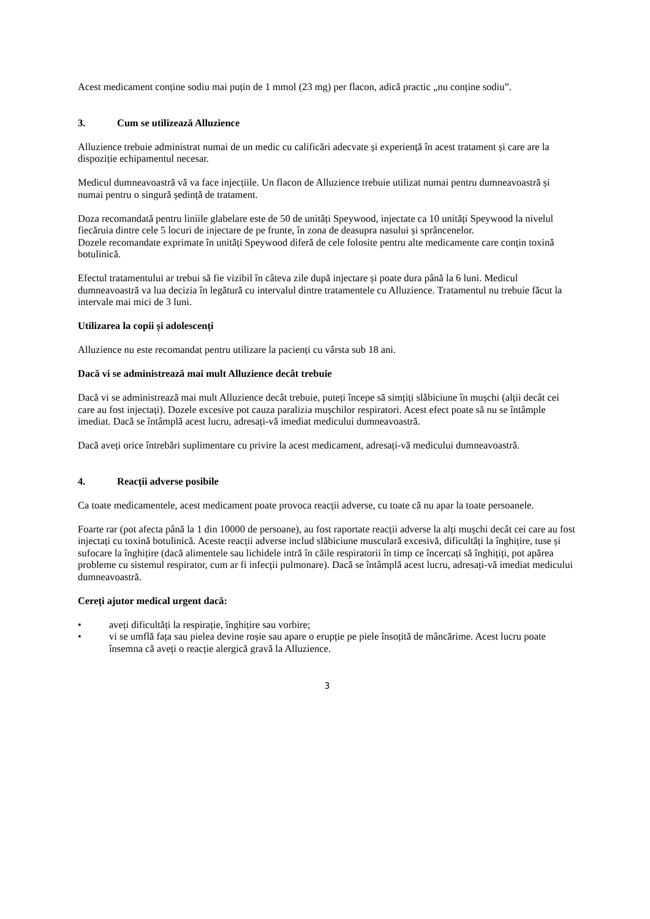Acest medicament conține sodiu mai puțin de 1 mmol (23 mg) per flacon, adică practic „nu conține sodiu”.
3. Cum se utilizează Alluzience
Alluzience trebuie administrat numai de un medic cu calificări adecvate și experiență în acest tratament și care are la dispoziție echipamentul necesar.
Medicul dumneavoastră vă va face injecțiile. Un flacon de Alluzience trebuie utilizat numai pentru dumneavoastră și numai pentru o singură ședință de tratament.
Doza recomandată pentru liniile glabelare este de 50 de unități Speywood, injectate ca 10 unități Speywood la nivelul fiecăruia dintre cele 5 locuri de injectare de pe frunte, în zona de deasupra nasului și sprâncenelor.
Dozele recomandate exprimate în unități Speywood diferă de cele folosite pentru alte medicamente care conțin toxină botulinică.
Efectul tratamentului ar trebui să fie vizibil în câteva zile după injectare și poate dura până la 6 luni. Medicul dumneavoastră va lua decizia în legătură cu intervalul dintre tratamentele cu Alluzience. Tratamentul nu trebuie făcut la intervale mai mici de 3 luni.
Utilizarea la copii și adolescenți
Alluzience nu este recomandat pentru utilizare la pacienți cu vârsta sub 18 ani.
Dacă vi se administrează mai mult Alluzience decât trebuie
Dacă vi se administrează mai mult Alluzience decât trebuie, puteți începe să simțiți slăbiciune în mușchi (alții decât cei care au fost injectați). Dozele excesive pot cauza paralizia mușchilor respiratori. Acest efect poate să nu se întâmple imediat. Dacă se întâmplă acest lucru, adresați-vă imediat medicului dumneavoastră.
Dacă aveți orice întrebări suplimentare cu privire la acest medicament, adresați-vă medicului dumneavoastră.
4. Reacții adverse posibile
Ca toate medicamentele, acest medicament poate provoca reacții adverse, cu toate că nu apar la toate persoanele.
Foarte rar (pot afecta până la 1 din 10000 de persoane), au fost raportate reacții adverse la alți mușchi decât cei care au fost injectați cu toxină botulinică. Aceste reacții adverse includ slăbiciune musculară excesivă, dificultăți la înghițire, tuse și sufocare la înghițire (dacă alimentele sau lichidele intră în căile respiratorii în timp ce încercați să înghițiți, pot apărea probleme cu sistemul respirator, cum ar fi infecții pulmonare). Dacă se întâmplă acest lucru, adresați-vă imediat medicului dumneavoastră.
Cereți ajutor medical urgent dacă:
• aveți dificultăți la respirație, înghițire sau vorbire;
• vi se umflă fața sau pielea devine roșie sau apare o erupție pe piele însoțită de mâncărime. Acest lucru poate însemna că aveți o reacție alergică gravă la Alluzience.
3